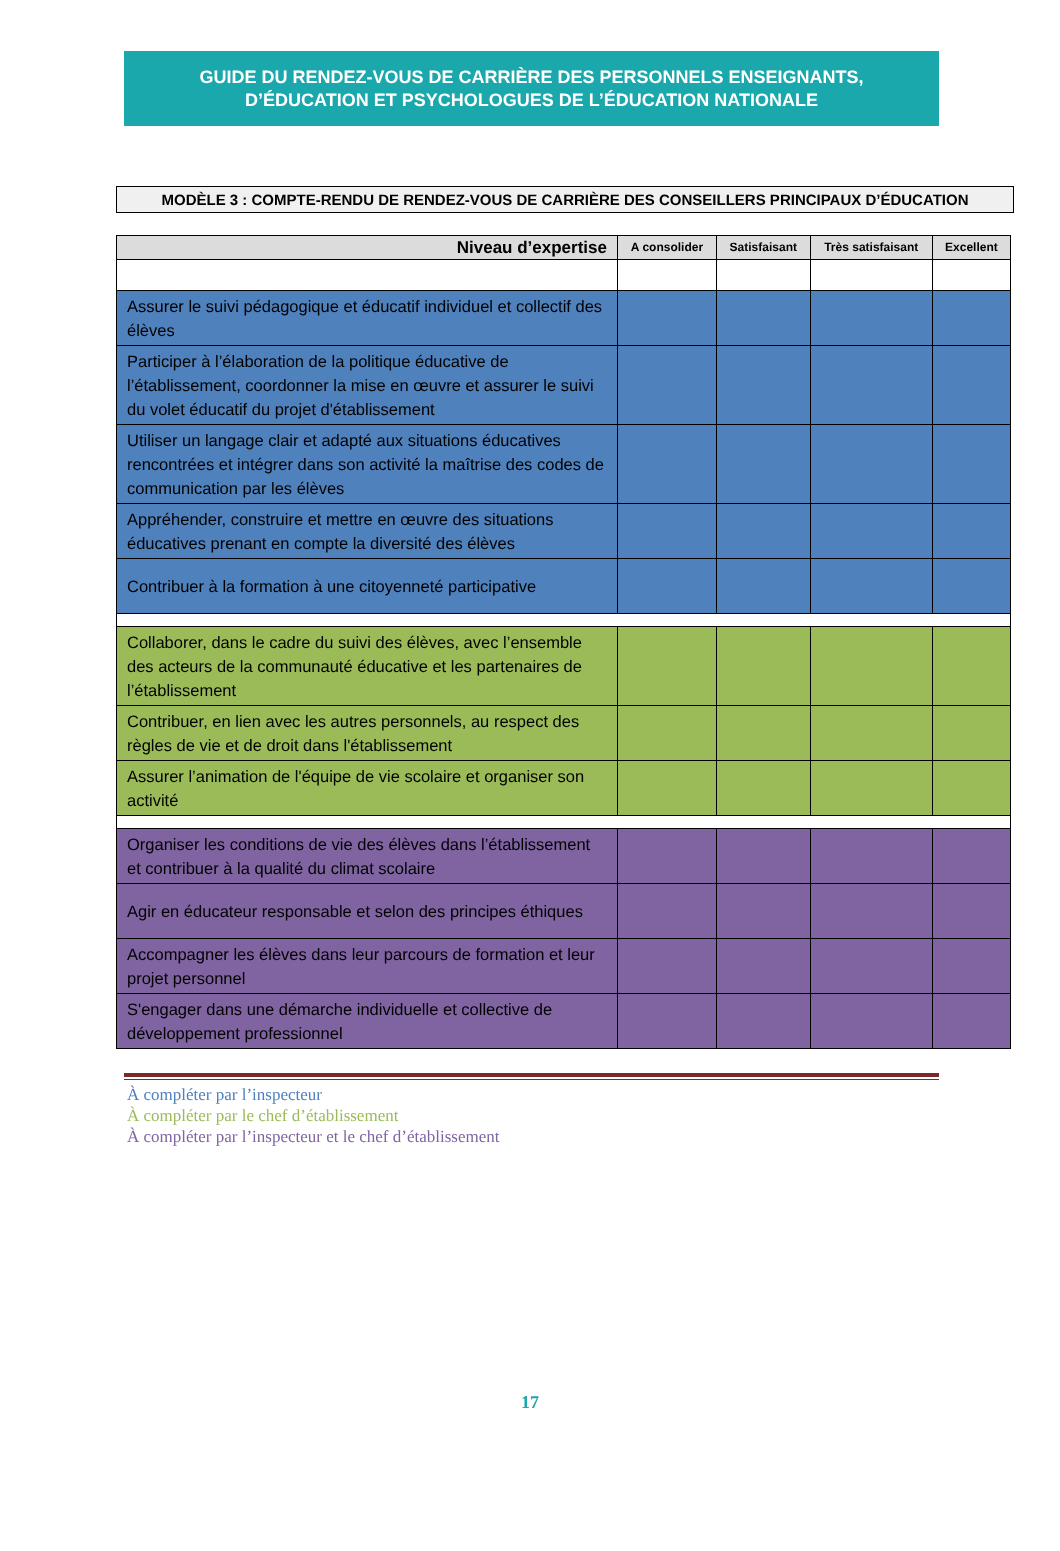GUIDE DU RENDEZ-VOUS DE CARRIÈRE DES PERSONNELS ENSEIGNANTS,
D’ÉDUCATION ET PSYCHOLOGUES DE L’ÉDUCATION NATIONALE
MODÈLE 3 : COMPTE-RENDU DE RENDEZ-VOUS DE CARRIÈRE DES CONSEILLERS PRINCIPAUX D’ÉDUCATION
| Niveau d’expertise | A consolider | Satisfaisant | Très satisfaisant | Excellent |
| --- | --- | --- | --- | --- |
| Assurer le suivi pédagogique et éducatif individuel et collectif des élèves | | | | |
| Participer à l’élaboration de la politique éducative de l’établissement, coordonner la mise en œuvre et assurer le suivi du volet éducatif du projet d'établissement | | | | |
| Utiliser un langage clair et adapté aux situations éducatives rencontrées et intégrer dans son activité la maîtrise des codes de communication par les élèves | | | | |
| Appréhender, construire et mettre en œuvre des situations éducatives prenant en compte la diversité des élèves | | | | |
| Contribuer à la formation à une citoyenneté participative | | | | |
| Collaborer, dans le cadre du suivi des élèves, avec l’ensemble des acteurs de la communauté éducative et les partenaires de l’établissement | | | | |
| Contribuer, en lien avec les autres personnels, au respect des règles de vie et de droit dans l'établissement | | | | |
| Assurer l’animation de l'équipe de vie scolaire et organiser son activité | | | | |
| Organiser les conditions de vie des élèves dans l’établissement et contribuer à la qualité du climat scolaire | | | | |
| Agir en éducateur responsable et selon des principes éthiques | | | | |
| Accompagner les élèves dans leur parcours de formation et leur projet personnel | | | | |
| S'engager dans une démarche individuelle et collective de développement professionnel | | | | |
À compléter par l’inspecteur
À compléter par le chef d’établissement
À compléter par l’inspecteur et le chef d’établissement
17